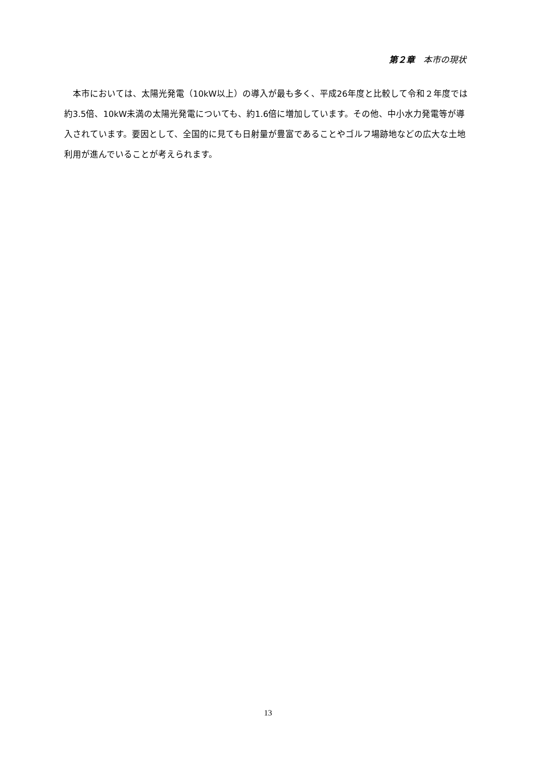第２章　本市の現状
　本市においては、太陽光発電（10kW以上）の導入が最も多く、平成26年度と比較して令和２年度では約3.5倍、10kW未満の太陽光発電についても、約1.6倍に増加しています。その他、中小水力発電等が導入されています。要因として、全国的に見ても日射量が豊富であることやゴルフ場跡地などの広大な土地利用が進んでいることが考えられます。
13